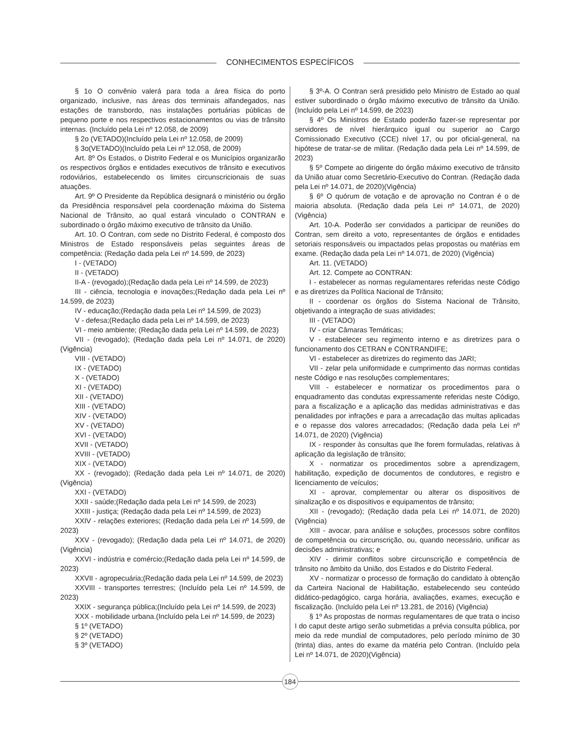CONHECIMENTOS ESPECÍFICOS
§ 1o O convênio valerá para toda a área física do porto organizado, inclusive, nas áreas dos terminais alfandegados, nas estações de transbordo, nas instalações portuárias públicas de pequeno porte e nos respectivos estacionamentos ou vias de trânsito internas. (Incluído pela Lei nº 12.058, de 2009)
§ 2o (VETADO)(Incluído pela Lei nº 12.058, de 2009)
§ 3o(VETADO)(Incluído pela Lei nº 12.058, de 2009)
Art. 8º Os Estados, o Distrito Federal e os Municípios organizarão os respectivos órgãos e entidades executivos de trânsito e executivos rodoviários, estabelecendo os limites circunscricionais de suas atuações.
Art. 9º O Presidente da República designará o ministério ou órgão da Presidência responsável pela coordenação máxima do Sistema Nacional de Trânsito, ao qual estará vinculado o CONTRAN e subordinado o órgão máximo executivo de trânsito da União.
Art. 10. O Contran, com sede no Distrito Federal, é composto dos Ministros de Estado responsáveis pelas seguintes áreas de competência: (Redação dada pela Lei nº 14.599, de 2023)
I - (VETADO)
II - (VETADO)
II-A - (revogado);(Redação dada pela Lei nº 14.599, de 2023)
III - ciência, tecnologia e inovações;(Redação dada pela Lei nº 14.599, de 2023)
IV - educação;(Redação dada pela Lei nº 14.599, de 2023)
V - defesa;(Redação dada pela Lei nº 14.599, de 2023)
VI - meio ambiente; (Redação dada pela Lei nº 14.599, de 2023)
VII - (revogado); (Redação dada pela Lei nº 14.071, de 2020) (Vigência)
VIII - (VETADO)
IX - (VETADO)
X - (VETADO)
XI - (VETADO)
XII - (VETADO)
XIII - (VETADO)
XIV - (VETADO)
XV - (VETADO)
XVI - (VETADO)
XVII - (VETADO)
XVIII - (VETADO)
XIX - (VETADO)
XX - (revogado); (Redação dada pela Lei nº 14.071, de 2020) (Vigência)
XXI - (VETADO)
XXII - saúde;(Redação dada pela Lei nº 14.599, de 2023)
XXIII - justiça; (Redação dada pela Lei nº 14.599, de 2023)
XXIV - relações exteriores; (Redação dada pela Lei nº 14.599, de 2023)
XXV - (revogado); (Redação dada pela Lei nº 14.071, de 2020) (Vigência)
XXVI - indústria e comércio;(Redação dada pela Lei nº 14.599, de 2023)
XXVII - agropecuária;(Redação dada pela Lei nº 14.599, de 2023)
XXVIII - transportes terrestres; (Incluído pela Lei nº 14.599, de 2023)
XXIX - segurança pública;(Incluído pela Lei nº 14.599, de 2023)
XXX - mobilidade urbana.(Incluído pela Lei nº 14.599, de 2023)
§ 1º (VETADO)
§ 2º (VETADO)
§ 3º (VETADO)
§ 3º-A. O Contran será presidido pelo Ministro de Estado ao qual estiver subordinado o órgão máximo executivo de trânsito da União.(Incluído pela Lei nº 14.599, de 2023)
§ 4º Os Ministros de Estado poderão fazer-se representar por servidores de nível hierárquico igual ou superior ao Cargo Comissionado Executivo (CCE) nível 17, ou por oficial-general, na hipótese de tratar-se de militar. (Redação dada pela Lei nº 14.599, de 2023)
§ 5º Compete ao dirigente do órgão máximo executivo de trânsito da União atuar como Secretário-Executivo do Contran. (Redação dada pela Lei nº 14.071, de 2020)(Vigência)
§ 6º O quórum de votação e de aprovação no Contran é o de maioria absoluta. (Redação dada pela Lei nº 14.071, de 2020) (Vigência)
Art. 10-A. Poderão ser convidados a participar de reuniões do Contran, sem direito a voto, representantes de órgãos e entidades setoriais responsáveis ou impactados pelas propostas ou matérias em exame. (Redação dada pela Lei nº 14.071, de 2020) (Vigência)
Art. 11. (VETADO)
Art. 12. Compete ao CONTRAN:
I - estabelecer as normas regulamentares referidas neste Código e as diretrizes da Política Nacional de Trânsito;
II - coordenar os órgãos do Sistema Nacional de Trânsito, objetivando a integração de suas atividades;
III - (VETADO)
IV - criar Câmaras Temáticas;
V - estabelecer seu regimento interno e as diretrizes para o funcionamento dos CETRAN e CONTRANDIFE;
VI - estabelecer as diretrizes do regimento das JARI;
VII - zelar pela uniformidade e cumprimento das normas contidas neste Código e nas resoluções complementares;
VIII - estabelecer e normatizar os procedimentos para o enquadramento das condutas expressamente referidas neste Código, para a fiscalização e a aplicação das medidas administrativas e das penalidades por infrações e para a arrecadação das multas aplicadas e o repasse dos valores arrecadados; (Redação dada pela Lei nº 14.071, de 2020) (Vigência)
IX - responder às consultas que lhe forem formuladas, relativas à aplicação da legislação de trânsito;
X - normatizar os procedimentos sobre a aprendizagem, habilitação, expedição de documentos de condutores, e registro e licenciamento de veículos;
XI - aprovar, complementar ou alterar os dispositivos de sinalização e os dispositivos e equipamentos de trânsito;
XII - (revogado); (Redação dada pela Lei nº 14.071, de 2020) (Vigência)
XIII - avocar, para análise e soluções, processos sobre conflitos de competência ou circunscrição, ou, quando necessário, unificar as decisões administrativas; e
XIV - dirimir conflitos sobre circunscrição e competência de trânsito no âmbito da União, dos Estados e do Distrito Federal.
XV - normatizar o processo de formação do candidato à obtenção da Carteira Nacional de Habilitação, estabelecendo seu conteúdo didático-pedagógico, carga horária, avaliações, exames, execução e fiscalização. (Incluído pela Lei nº 13.281, de 2016) (Vigência)
§ 1º As propostas de normas regulamentares de que trata o inciso I do caput deste artigo serão submetidas a prévia consulta pública, por meio da rede mundial de computadores, pelo período mínimo de 30 (trinta) dias, antes do exame da matéria pelo Contran. (Incluído pela Lei nº 14.071, de 2020)(Vigência)
184